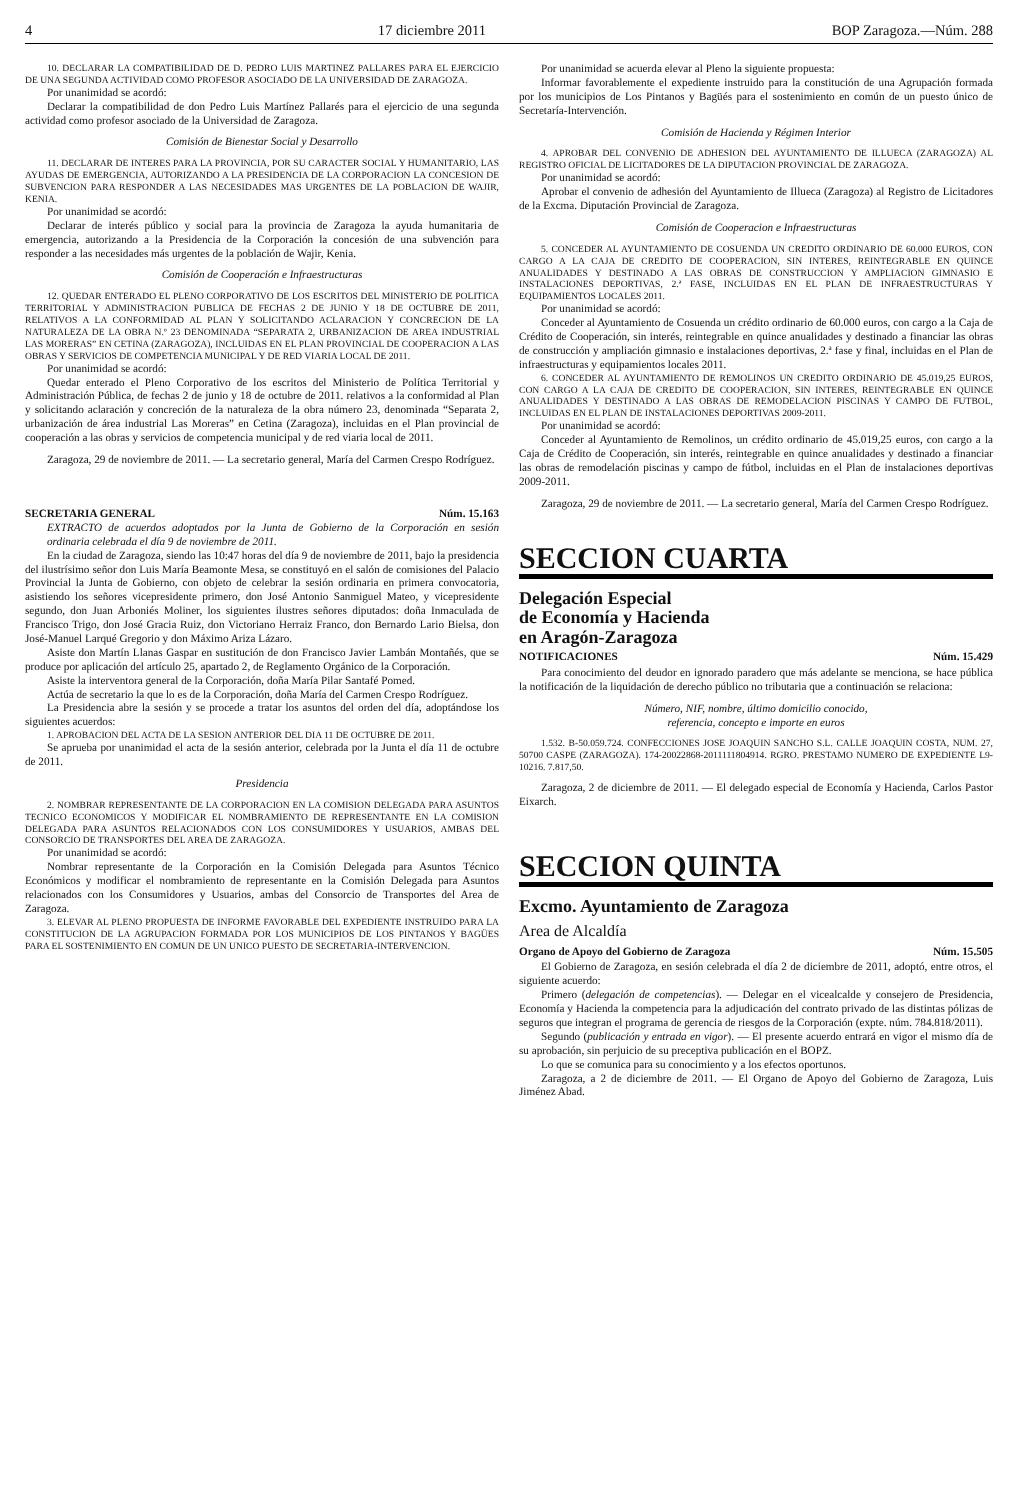4 17 diciembre 2011 BOP Zaragoza.—Núm. 288
10. DECLARAR LA COMPATIBILIDAD DE D. PEDRO LUIS MARTINEZ PALLARES PARA EL EJERCICIO DE UNA SEGUNDA ACTIVIDAD COMO PROFESOR ASOCIADO DE LA UNIVERSIDAD DE ZARAGOZA.
Por unanimidad se acordó:
Declarar la compatibilidad de don Pedro Luis Martínez Pallarés para el ejercicio de una segunda actividad como profesor asociado de la Universidad de Zaragoza.
Comisión de Bienestar Social y Desarrollo
11. DECLARAR DE INTERES PARA LA PROVINCIA, POR SU CARACTER SOCIAL Y HUMANITARIO, LAS AYUDAS DE EMERGENCIA, AUTORIZANDO A LA PRESIDENCIA DE LA CORPORACION LA CONCESION DE SUBVENCION PARA RESPONDER A LAS NECESIDADES MAS URGENTES DE LA POBLACION DE WAJIR, KENIA.
Por unanimidad se acordó:
Declarar de interés público y social para la provincia de Zaragoza la ayuda humanitaria de emergencia, autorizando a la Presidencia de la Corporación la concesión de una subvención para responder a las necesidades más urgentes de la población de Wajir, Kenia.
Comisión de Cooperación e Infraestructuras
12. QUEDAR ENTERADO EL PLENO CORPORATIVO DE LOS ESCRITOS DEL MINISTERIO DE POLITICA TERRITORIAL Y ADMINISTRACION PUBLICA DE FECHAS 2 DE JUNIO Y 18 DE OCTUBRE DE 2011, RELATIVOS A LA CONFORMIDAD AL PLAN Y SOLICITANDO ACLARACION Y CONCRECION DE LA NATURALEZA DE LA OBRA N.º 23 DENOMINADA “SEPARATA 2, URBANIZACION DE AREA INDUSTRIAL LAS MORERAS” EN CETINA (ZARAGOZA), INCLUIDAS EN EL PLAN PROVINCIAL DE COOPERACION A LAS OBRAS Y SERVICIOS DE COMPETENCIA MUNICIPAL Y DE RED VIARIA LOCAL DE 2011.
Por unanimidad se acordó:
Quedar enterado el Pleno Corporativo de los escritos del Ministerio de Política Territorial y Administración Pública, de fechas 2 de junio y 18 de octubre de 2011. relativos a la conformidad al Plan y solicitando aclaración y concreción de la naturaleza de la obra número 23, denominada “Separata 2, urbanización de área industrial Las Moreras” en Cetina (Zaragoza), incluidas en el Plan provincial de cooperación a las obras y servicios de competencia municipal y de red viaria local de 2011.
Zaragoza, 29 de noviembre de 2011. — La secretario general, María del Carmen Crespo Rodríguez.
SECRETARIA GENERAL Núm. 15.163
EXTRACTO de acuerdos adoptados por la Junta de Gobierno de la Corporación en sesión ordinaria celebrada el día 9 de noviembre de 2011.
En la ciudad de Zaragoza, siendo las 10:47 horas del día 9 de noviembre de 2011, bajo la presidencia del ilustrísimo señor don Luis María Beamonte Mesa, se constituyó en el salón de comisiones del Palacio Provincial la Junta de Gobierno, con objeto de celebrar la sesión ordinaria en primera convocatoria, asistiendo los señores vicepresidente primero, don José Antonio Sanmiguel Mateo, y vicepresidente segundo, don Juan Arboniés Moliner, los siguientes ilustres señores diputados: doña Inmaculada de Francisco Trigo, don José Gracia Ruiz, don Victoriano Herraiz Franco, don Bernardo Lario Bielsa, don José-Manuel Larqué Gregorio y don Máximo Ariza Lázaro.
Asiste don Martín Llanas Gaspar en sustitución de don Francisco Javier Lambán Montañés, que se produce por aplicación del artículo 25, apartado 2, de Reglamento Orgánico de la Corporación.
Asiste la interventora general de la Corporación, doña María Pilar Santafé Pomed.
Actúa de secretario la que lo es de la Corporación, doña María del Carmen Crespo Rodríguez.
La Presidencia abre la sesión y se procede a tratar los asuntos del orden del día, adoptándose los siguientes acuerdos:
1. APROBACION DEL ACTA DE LA SESION ANTERIOR DEL DIA 11 DE OCTUBRE DE 2011.
Se aprueba por unanimidad el acta de la sesión anterior, celebrada por la Junta el día 11 de octubre de 2011.
Presidencia
2. NOMBRAR REPRESENTANTE DE LA CORPORACION EN LA COMISION DELEGADA PARA ASUNTOS TECNICO ECONOMICOS Y MODIFICAR EL NOMBRAMIENTO DE REPRESENTANTE EN LA COMISION DELEGADA PARA ASUNTOS RELACIONADOS CON LOS CONSUMIDORES Y USUARIOS, AMBAS DEL CONSORCIO DE TRANSPORTES DEL AREA DE ZARAGOZA.
Por unanimidad se acordó:
Nombrar representante de la Corporación en la Comisión Delegada para Asuntos Técnico Económicos y modificar el nombramiento de representante en la Comisión Delegada para Asuntos relacionados con los Consumidores y Usuarios, ambas del Consorcio de Transportes del Area de Zaragoza.
3. ELEVAR AL PLENO PROPUESTA DE INFORME FAVORABLE DEL EXPEDIENTE INSTRUIDO PARA LA CONSTITUCION DE LA AGRUPACION FORMADA POR LOS MUNICIPIOS DE LOS PINTANOS Y BAGÜES PARA EL SOSTENIMIENTO EN COMUN DE UN UNICO PUESTO DE SECRETARIA-INTERVENCION.
Por unanimidad se acuerda elevar al Pleno la siguiente propuesta:
Informar favorablemente el expediente instruido para la constitución de una Agrupación formada por los municipios de Los Pintanos y Bagüés para el sostenimiento en común de un puesto único de Secretaría-Intervención.
Comisión de Hacienda y Régimen Interior
4. APROBAR DEL CONVENIO DE ADHESION DEL AYUNTAMIENTO DE ILLUECA (ZARAGOZA) AL REGISTRO OFICIAL DE LICITADORES DE LA DIPUTACION PROVINCIAL DE ZARAGOZA.
Por unanimidad se acordó:
Aprobar el convenio de adhesión del Ayuntamiento de Illueca (Zaragoza) al Registro de Licitadores de la Excma. Diputación Provincial de Zaragoza.
Comisión de Cooperacion e Infraestructuras
5. CONCEDER AL AYUNTAMIENTO DE COSUENDA UN CREDITO ORDINARIO DE 60.000 EUROS, CON CARGO A LA CAJA DE CREDITO DE COOPERACION, SIN INTERES, REINTEGRABLE EN QUINCE ANUALIDADES Y DESTINADO A LAS OBRAS DE CONSTRUCCION Y AMPLIACION GIMNASIO E INSTALACIONES DEPORTIVAS, 2.ª FASE, INCLUIDAS EN EL PLAN DE INFRAESTRUCTURAS Y EQUIPAMIENTOS LOCALES 2011.
Por unanimidad se acordó:
Conceder al Ayuntamiento de Cosuenda un crédito ordinario de 60.000 euros, con cargo a la Caja de Crédito de Cooperación, sin interés, reintegrable en quince anualidades y destinado a financiar las obras de construcción y ampliación gimnasio e instalaciones deportivas, 2.ª fase y final, incluidas en el Plan de infraestructuras y equipamientos locales 2011.
6. CONCEDER AL AYUNTAMIENTO DE REMOLINOS UN CREDITO ORDINARIO DE 45.019,25 EUROS, CON CARGO A LA CAJA DE CREDITO DE COOPERACION, SIN INTERES, REINTEGRABLE EN QUINCE ANUALIDADES Y DESTINADO A LAS OBRAS DE REMODELACION PISCINAS Y CAMPO DE FUTBOL, INCLUIDAS EN EL PLAN DE INSTALACIONES DEPORTIVAS 2009-2011.
Por unanimidad se acordó:
Conceder al Ayuntamiento de Remolinos, un crédito ordinario de 45.019,25 euros, con cargo a la Caja de Crédito de Cooperación, sin interés, reintegrable en quince anualidades y destinado a financiar las obras de remodelación piscinas y campo de fútbol, incluidas en el Plan de instalaciones deportivas 2009-2011.
Zaragoza, 29 de noviembre de 2011. — La secretario general, María del Carmen Crespo Rodríguez.
SECCION CUARTA
Delegación Especial
de Economía y Hacienda
en Aragón-Zaragoza
NOTIFICACIONES Núm. 15.429
Para conocimiento del deudor en ignorado paradero que más adelante se menciona, se hace pública la notificación de la liquidación de derecho público no tributaria que a continuación se relaciona:
Número, NIF, nombre, último domicilio conocido,
referencia, concepto e importe en euros
1.532. B-50.059.724. CONFECCIONES JOSE JOAQUIN SANCHO S.L. CALLE JOAQUIN COSTA, NUM. 27, 50700 CASPE (ZARAGOZA). 174-20022868-2011111804914. RGRO. PRESTAMO NUMERO DE EXPEDIENTE L9-10216. 7.817,50.
Zaragoza, 2 de diciembre de 2011. — El delegado especial de Economía y Hacienda, Carlos Pastor Eixarch.
SECCION QUINTA
Excmo. Ayuntamiento de Zaragoza
Area de Alcaldía
Organo de Apoyo del Gobierno de Zaragoza Núm. 15.505
El Gobierno de Zaragoza, en sesión celebrada el día 2 de diciembre de 2011, adoptó, entre otros, el siguiente acuerdo:
Primero (delegación de competencias). — Delegar en el vicealcalde y consejero de Presidencia, Economía y Hacienda la competencia para la adjudicación del contrato privado de las distintas pólizas de seguros que integran el programa de gerencia de riesgos de la Corporación (expte. núm. 784.818/2011).
Segundo (publicación y entrada en vigor). — El presente acuerdo entrará en vigor el mismo día de su aprobación, sin perjuicio de su preceptiva publicación en el BOPZ.
Lo que se comunica para su conocimiento y a los efectos oportunos.
Zaragoza, a 2 de diciembre de 2011. — El Organo de Apoyo del Gobierno de Zaragoza, Luis Jiménez Abad.